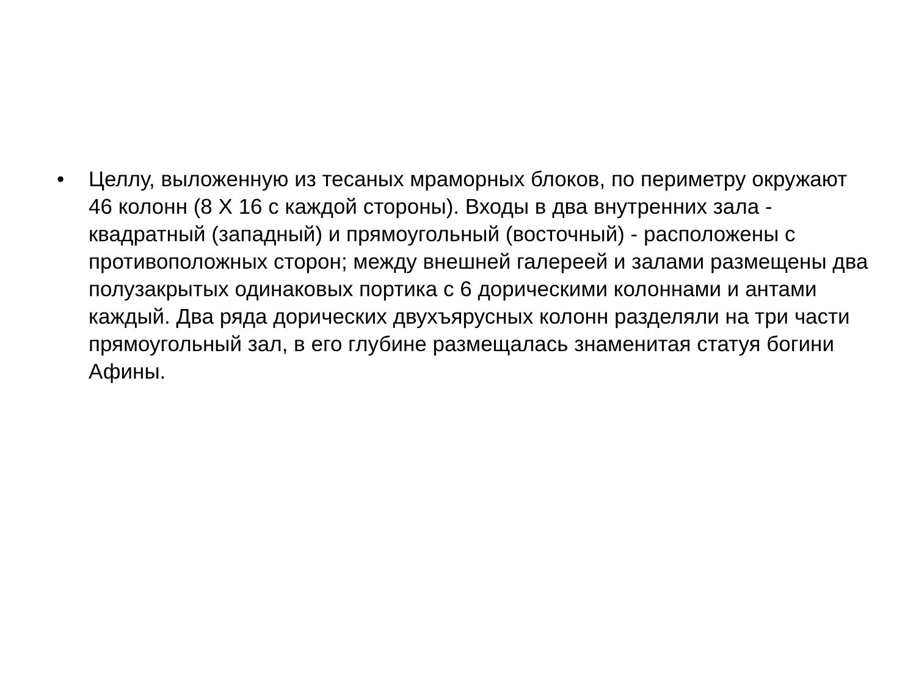• Целлу, выложенную из тесаных мраморных блоков, по периметру окружают 46 колонн (8 X 16 с каждой стороны). Входы в два внутренних зала - квадратный (западный) и прямоугольный (восточный) - расположены с противоположных сторон; между внешней галереей и залами размещены два полузакрытых одинаковых портика с 6 дорическими колоннами и антами каждый. Два ряда дорических двухъярусных колонн разделяли на три части прямоугольный зал, в его глубине размещалась знаменитая статуя богини Афины.